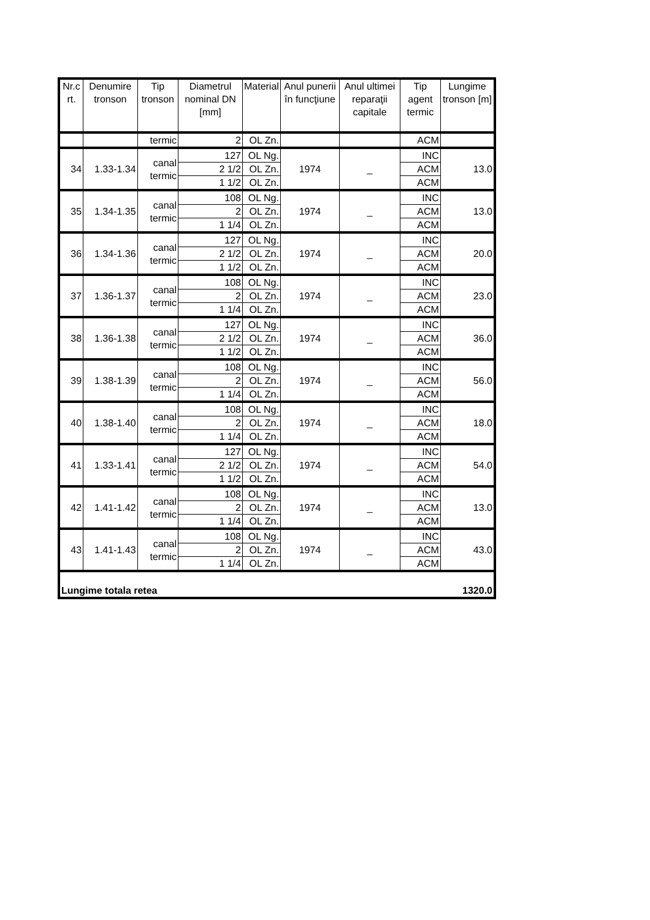| Nr.c rt. | Denumire tronson | Tip tronson | Diametrul nominal DN [mm] | Material | Anul punerii în funcţiune | Anul ultimei reparaţii capitale | Tip agent termic | Lungime tronson [m] |
| --- | --- | --- | --- | --- | --- | --- | --- | --- |
| | | termic | 2 | OL Zn. | | | ACM | |
| 34 | 1.33-1.34 | canal termic | 127 | OL Ng. | 1974 | _ | INC | 13.0 |
| | | | 2 1/2 | OL Zn. | | | ACM | |
| | | | 1 1/2 | OL Zn. | | | ACM | |
| 35 | 1.34-1.35 | canal termic | 108 | OL Ng. | 1974 | _ | INC | 13.0 |
| | | | 2 | OL Zn. | | | ACM | |
| | | | 1 1/4 | OL Zn. | | | ACM | |
| 36 | 1.34-1.36 | canal termic | 127 | OL Ng. | 1974 | _ | INC | 20.0 |
| | | | 2 1/2 | OL Zn. | | | ACM | |
| | | | 1 1/2 | OL Zn. | | | ACM | |
| 37 | 1.36-1.37 | canal termic | 108 | OL Ng. | 1974 | _ | INC | 23.0 |
| | | | 2 | OL Zn. | | | ACM | |
| | | | 1 1/4 | OL Zn. | | | ACM | |
| 38 | 1.36-1.38 | canal termic | 127 | OL Ng. | 1974 | _ | INC | 36.0 |
| | | | 2 1/2 | OL Zn. | | | ACM | |
| | | | 1 1/2 | OL Zn. | | | ACM | |
| 39 | 1.38-1.39 | canal termic | 108 | OL Ng. | 1974 | _ | INC | 56.0 |
| | | | 2 | OL Zn. | | | ACM | |
| | | | 1 1/4 | OL Zn. | | | ACM | |
| 40 | 1.38-1.40 | canal termic | 108 | OL Ng. | 1974 | _ | INC | 18.0 |
| | | | 2 | OL Zn. | | | ACM | |
| | | | 1 1/4 | OL Zn. | | | ACM | |
| 41 | 1.33-1.41 | canal termic | 127 | OL Ng. | 1974 | _ | INC | 54.0 |
| | | | 2 1/2 | OL Zn. | | | ACM | |
| | | | 1 1/2 | OL Zn. | | | ACM | |
| 42 | 1.41-1.42 | canal termic | 108 | OL Ng. | 1974 | _ | INC | 13.0 |
| | | | 2 | OL Zn. | | | ACM | |
| | | | 1 1/4 | OL Zn. | | | ACM | |
| 43 | 1.41-1.43 | canal termic | 108 | OL Ng. | 1974 | _ | INC | 43.0 |
| | | | 2 | OL Zn. | | | ACM | |
| | | | 1 1/4 | OL Zn. | | | ACM | |
| Lungime totala retea | | | | | | | | 1320.0 |